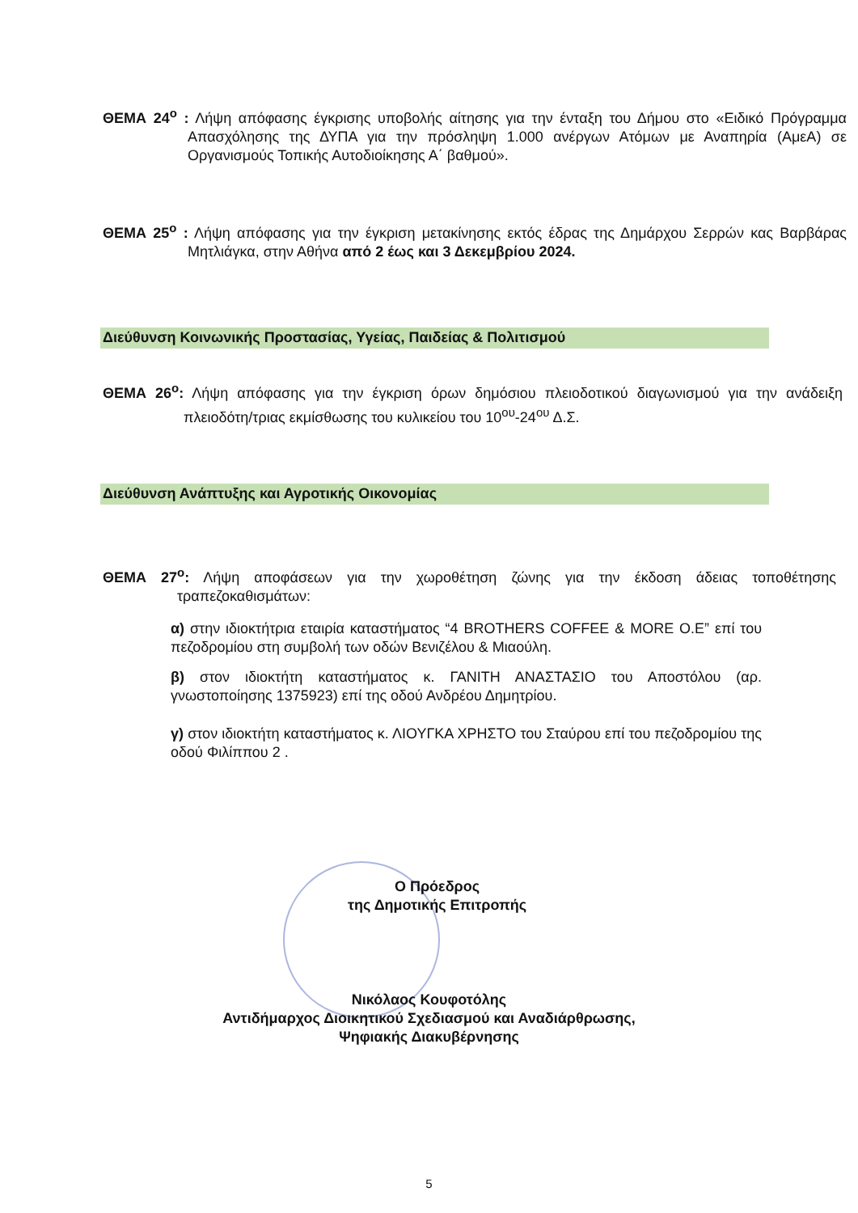ΘΕΜΑ 24<sup>ο</sup> : Λήψη απόφασης έγκρισης υποβολής αίτησης για την ένταξη του Δήμου στο «Ειδικό Πρόγραμμα Απασχόλησης της ΔΥΠΑ για την πρόσληψη 1.000 ανέργων Ατόμων με Αναπηρία (ΑμεΑ) σε Οργανισμούς Τοπικής Αυτοδιοίκησης Α΄ βαθμού».
ΘΕΜΑ 25<sup>ο</sup> : Λήψη απόφασης για την έγκριση μετακίνησης εκτός έδρας της Δημάρχου Σερρών κας Βαρβάρας Μητλιάγκα, στην Αθήνα από 2 έως και 3 Δεκεμβρίου 2024.
Διεύθυνση Κοινωνικής Προστασίας, Υγείας, Παιδείας & Πολιτισμού
ΘΕΜΑ 26<sup>ο</sup>: Λήψη απόφασης για την έγκριση όρων δημόσιου πλειοδοτικού διαγωνισμού για την ανάδειξη πλειοδότη/τριας εκμίσθωσης του κυλικείου του 10<sup>ου</sup>-24<sup>ου</sup> Δ.Σ.
Διεύθυνση Ανάπτυξης και Αγροτικής Οικονομίας
ΘΕΜΑ 27<sup>ο</sup>: Λήψη αποφάσεων για την χωροθέτηση ζώνης για την έκδοση άδειας τοποθέτησης τραπεζοκαθισμάτων:
α) στην ιδιοκτήτρια εταιρία καταστήματος “4 BROTHERS COFFEE & MORE O.E” επί του πεζοδρομίου στη συμβολή των οδών Βενιζέλου & Μιαούλη.
β) στον ιδιοκτήτη καταστήματος κ. ΓΑΝΙΤΗ ΑΝΑΣΤΑΣΙΟ του Αποστόλου (αρ. γνωστοποίησης 1375923) επί της οδού Ανδρέου Δημητρίου.
γ) στον ιδιοκτήτη καταστήματος κ. ΛΙΟΥΓΚΑ ΧΡΗΣΤΟ του Σταύρου επί του πεζοδρομίου της οδού Φιλίππου 2 .
Ο Πρόεδρος
της Δημοτικής Επιτροπής
Νικόλαος Κουφοτόλης
Αντιδήμαρχος Διοικητικού Σχεδιασμού και Αναδιάρθρωσης,
Ψηφιακής Διακυβέρνησης
5